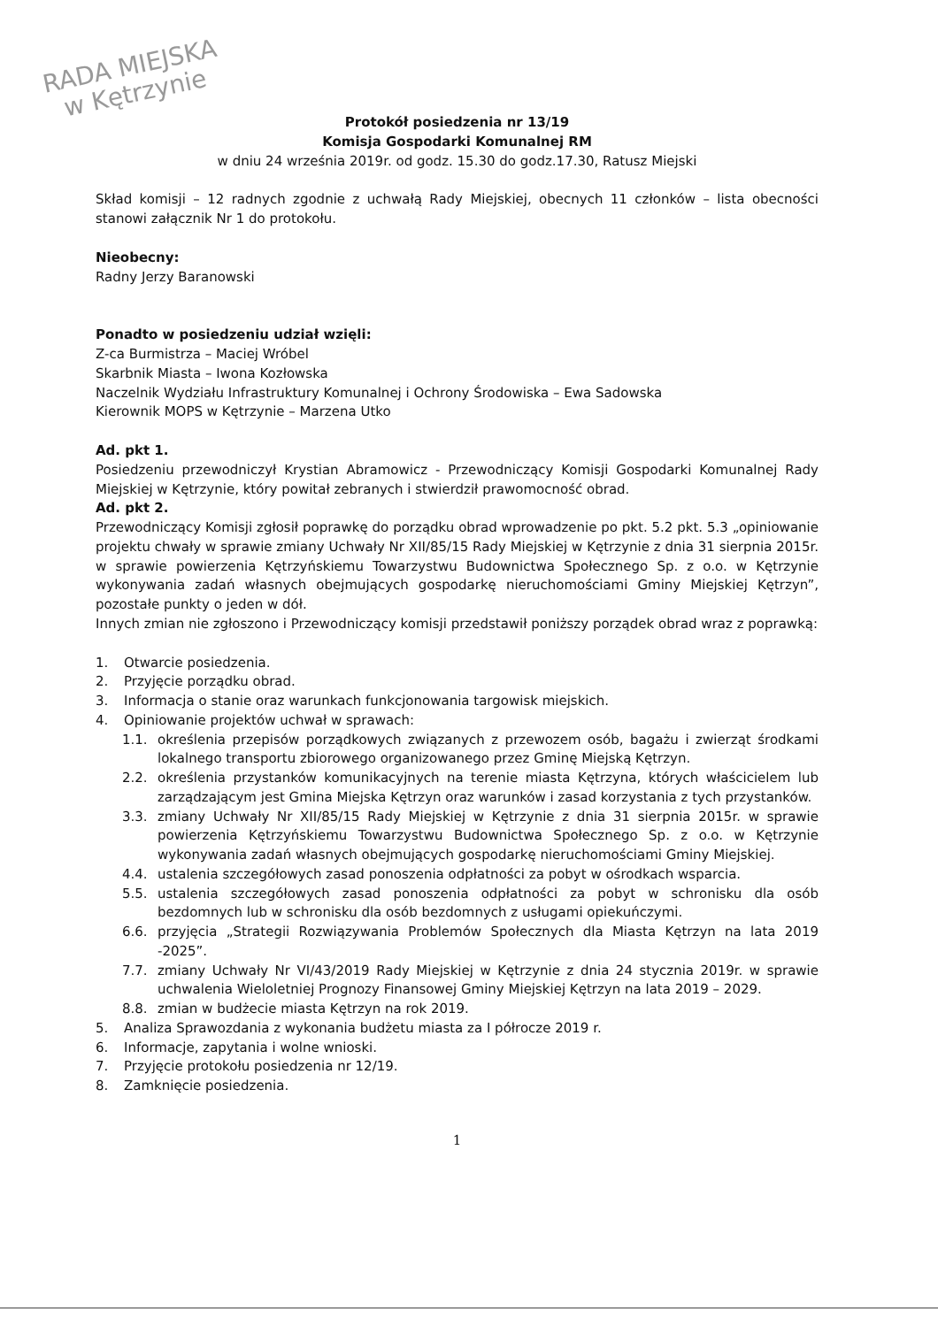RADA MIEJSKA
w Kętrzynie
Protokół posiedzenia nr 13/19
Komisja Gospodarki Komunalnej RM
w dniu 24 września 2019r. od godz. 15.30 do godz.17.30, Ratusz Miejski
Skład komisji – 12 radnych zgodnie z uchwałą Rady Miejskiej, obecnych 11 członków – lista obecności stanowi załącznik Nr 1 do protokołu.
Nieobecny:
Radny Jerzy Baranowski
Ponadto w posiedzeniu udział wzięli:
Z-ca Burmistrza – Maciej Wróbel
Skarbnik Miasta – Iwona Kozłowska
Naczelnik Wydziału Infrastruktury Komunalnej i Ochrony Środowiska – Ewa Sadowska
Kierownik MOPS w Kętrzynie – Marzena Utko
Ad. pkt 1.
Posiedzeniu przewodniczył Krystian Abramowicz - Przewodniczący Komisji Gospodarki Komunalnej Rady Miejskiej w Kętrzynie, który powitał zebranych i stwierdził prawomocność obrad.
Ad. pkt 2.
Przewodniczący Komisji zgłosił poprawkę do porządku obrad wprowadzenie po pkt. 5.2 pkt. 5.3 „opiniowanie projektu chwały w sprawie zmiany Uchwały Nr XII/85/15 Rady Miejskiej w Kętrzynie z dnia 31 sierpnia 2015r. w sprawie powierzenia Kętrzyńskiemu Towarzystwu Budownictwa Społecznego Sp. z o.o. w Kętrzynie wykonywania zadań własnych obejmujących gospodarkę nieruchomościami Gminy Miejskiej Kętrzyn”, pozostałe punkty o jeden w dół.
Innych zmian nie zgłoszono i Przewodniczący komisji przedstawił poniższy porządek obrad wraz z poprawką:
1. Otwarcie posiedzenia.
2. Przyjęcie porządku obrad.
3. Informacja o stanie oraz warunkach funkcjonowania targowisk miejskich.
4. Opiniowanie projektów uchwał w sprawach:
1.1. określenia przepisów porządkowych związanych z przewozem osób, bagażu i zwierząt środkami lokalnego transportu zbiorowego organizowanego przez Gminę Miejską Kętrzyn.
2.2. określenia przystanków komunikacyjnych na terenie miasta Kętrzyna, których właścicielem lub zarządzającym jest Gmina Miejska Kętrzyn oraz warunków i zasad korzystania z tych przystanków.
3.3. zmiany Uchwały Nr XII/85/15 Rady Miejskiej w Kętrzynie z dnia 31 sierpnia 2015r. w sprawie powierzenia Kętrzyńskiemu Towarzystwu Budownictwa Społecznego Sp. z o.o. w Kętrzynie wykonywania zadań własnych obejmujących gospodarkę nieruchomościami Gminy Miejskiej.
4.4. ustalenia szczegółowych zasad ponoszenia odpłatności za pobyt w ośrodkach wsparcia.
5.5. ustalenia szczegółowych zasad ponoszenia odpłatności za pobyt w schronisku dla osób bezdomnych lub w schronisku dla osób bezdomnych z usługami opiekuńczymi.
6.6. przyjęcia „Strategii Rozwiązywania Problemów Społecznych dla Miasta Kętrzyn na lata 2019 -2025”.
7.7. zmiany Uchwały Nr VI/43/2019 Rady Miejskiej w Kętrzynie z dnia 24 stycznia 2019r. w sprawie uchwalenia Wieloletniej Prognozy Finansowej Gminy Miejskiej Kętrzyn na lata 2019 – 2029.
8.8. zmian w budżecie miasta Kętrzyn na rok 2019.
5. Analiza Sprawozdania z wykonania budżetu miasta za I półrocze 2019 r.
6. Informacje, zapytania i wolne wnioski.
7. Przyjęcie protokołu posiedzenia nr 12/19.
8. Zamknięcie posiedzenia.
1